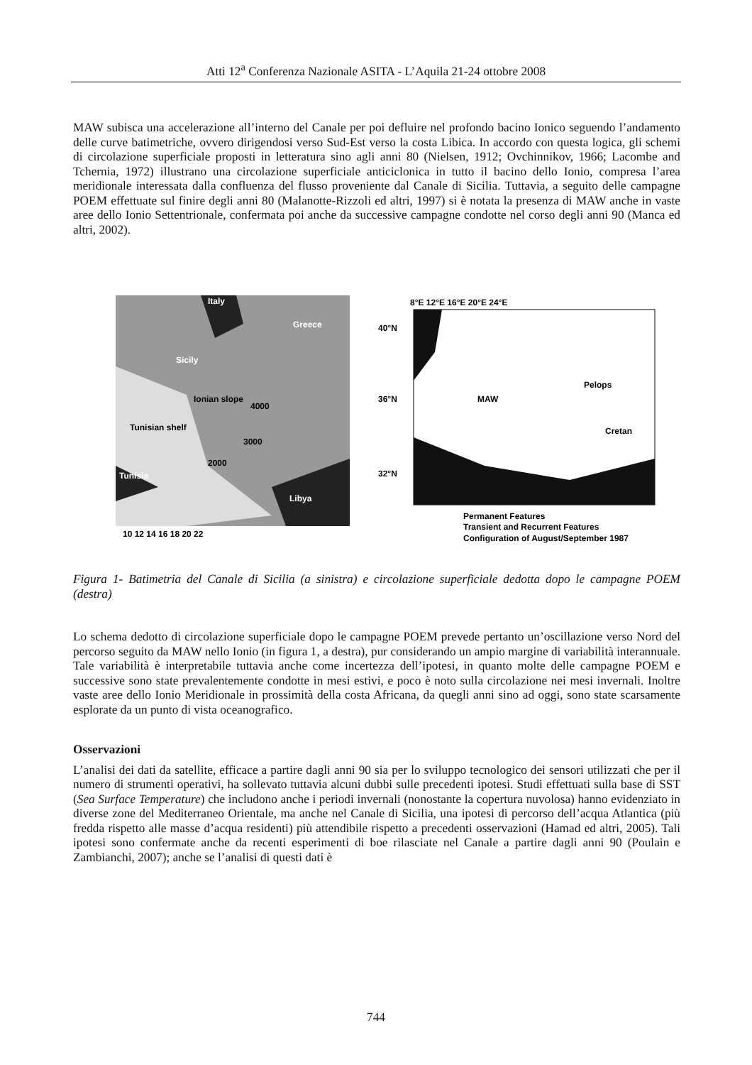Atti 12<sup>a</sup> Conferenza Nazionale ASITA - L’Aquila 21-24 ottobre 2008
MAW subisca una accelerazione all’interno del Canale per poi defluire nel profondo bacino Ionico seguendo l’andamento delle curve batimetriche, ovvero dirigendosi verso Sud-Est verso la costa Libica. In accordo con questa logica, gli schemi di circolazione superficiale proposti in letteratura sino agli anni 80 (Nielsen, 1912; Ovchinnikov, 1966; Lacombe and Tchernia, 1972) illustrano una circolazione superficiale anticiclonica in tutto il bacino dello Ionio, compresa l’area meridionale interessata dalla confluenza del flusso proveniente dal Canale di Sicilia. Tuttavia, a seguito delle campagne POEM effettuate sul finire degli anni 80 (Malanotte-Rizzoli ed altri, 1997) si è notata la presenza di MAW anche in vaste aree dello Ionio Settentrionale, confermata poi anche da successive campagne condotte nel corso degli anni 90 (Manca ed altri, 2002).
Italy
Greece
Sicily
Tunisia
Libya
Tunisian shelf
Ionian slope
4000
3000
2000
10 12 14 16 18 20 22
8°E 12°E 16°E 20°E 24°E
40°N
36°N
32°N
MAW
Pelops
Cretan
Permanent Features
Transient and Recurrent Features
Configuration of August/September 1987
Figura 1- Batimetria del Canale di Sicilia (a sinistra) e circolazione superficiale dedotta dopo le campagne POEM (destra)
Lo schema dedotto di circolazione superficiale dopo le campagne POEM prevede pertanto un’oscillazione verso Nord del percorso seguito da MAW nello Ionio (in figura 1, a destra), pur considerando un ampio margine di variabilità interannuale. Tale variabilità è interpretabile tuttavia anche come incertezza dell’ipotesi, in quanto molte delle campagne POEM e successive sono state prevalentemente condotte in mesi estivi, e poco è noto sulla circolazione nei mesi invernali. Inoltre vaste aree dello Ionio Meridionale in prossimità della costa Africana, da quegli anni sino ad oggi, sono state scarsamente esplorate da un punto di vista oceanografico.
Osservazioni
L’analisi dei dati da satellite, efficace a partire dagli anni 90 sia per lo sviluppo tecnologico dei sensori utilizzati che per il numero di strumenti operativi, ha sollevato tuttavia alcuni dubbi sulle precedenti ipotesi. Studi effettuati sulla base di SST (Sea Surface Temperature) che includono anche i periodi invernali (nonostante la copertura nuvolosa) hanno evidenziato in diverse zone del Mediterraneo Orientale, ma anche nel Canale di Sicilia, una ipotesi di percorso dell’acqua Atlantica (più fredda rispetto alle masse d’acqua residenti) più attendibile rispetto a precedenti osservazioni (Hamad ed altri, 2005). Tali ipotesi sono confermate anche da recenti esperimenti di boe rilasciate nel Canale a partire dagli anni 90 (Poulain e Zambianchi, 2007); anche se l’analisi di questi dati è
744